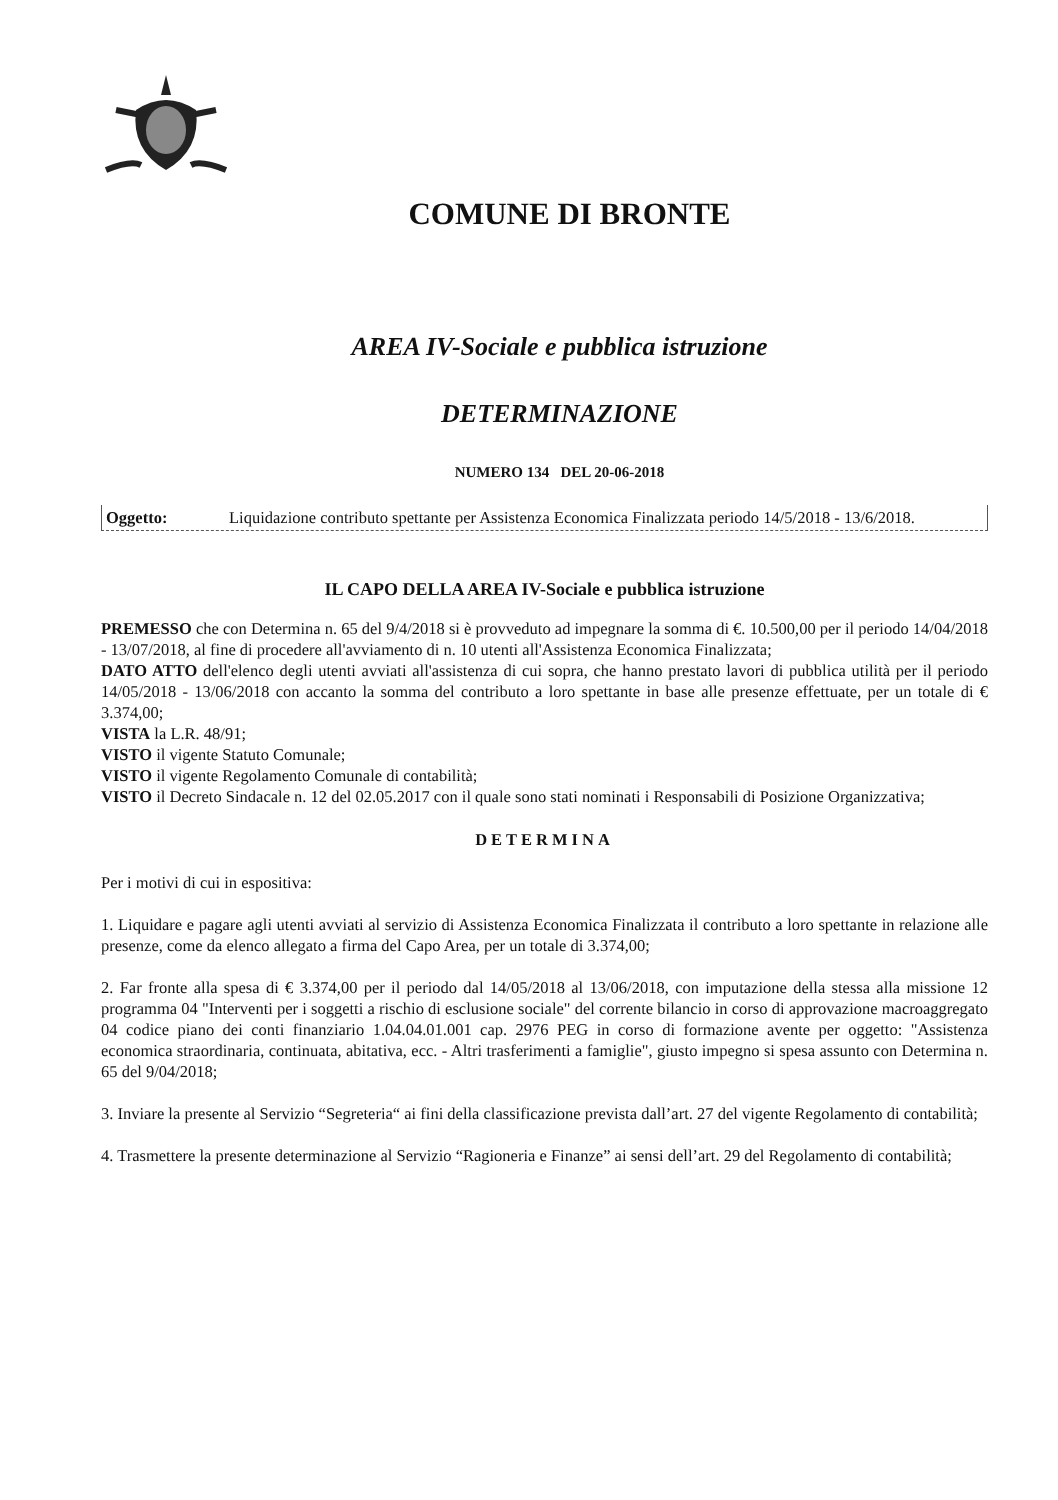COMUNE DI BRONTE
AREA IV-Sociale e pubblica istruzione
DETERMINAZIONE
NUMERO 134 DEL 20-06-2018
Oggetto: Liquidazione contributo spettante per Assistenza Economica Finalizzata periodo 14/5/2018 - 13/6/2018.
IL CAPO DELLA AREA IV-Sociale e pubblica istruzione
PREMESSO che con Determina n. 65 del 9/4/2018 si è provveduto ad impegnare la somma di €. 10.500,00 per il periodo 14/04/2018 - 13/07/2018, al fine di procedere all'avviamento di n. 10 utenti all'Assistenza Economica Finalizzata;
DATO ATTO dell'elenco degli utenti avviati all'assistenza di cui sopra, che hanno prestato lavori di pubblica utilità per il periodo 14/05/2018 - 13/06/2018 con accanto la somma del contributo a loro spettante in base alle presenze effettuate, per un totale di € 3.374,00;
VISTA la L.R. 48/91;
VISTO il vigente Statuto Comunale;
VISTO il vigente Regolamento Comunale di contabilità;
VISTO il Decreto Sindacale n. 12 del 02.05.2017 con il quale sono stati nominati i Responsabili di Posizione Organizzativa;
DETERMINA
Per i motivi di cui in espositiva:
1. Liquidare e pagare agli utenti avviati al servizio di Assistenza Economica Finalizzata il contributo a loro spettante in relazione alle presenze, come da elenco allegato a firma del Capo Area, per un totale di 3.374,00;
2. Far fronte alla spesa di € 3.374,00 per il periodo dal 14/05/2018 al 13/06/2018, con imputazione della stessa alla missione 12 programma 04 "Interventi per i soggetti a rischio di esclusione sociale" del corrente bilancio in corso di approvazione macroaggregato 04 codice piano dei conti finanziario 1.04.04.01.001 cap. 2976 PEG in corso di formazione avente per oggetto: "Assistenza economica straordinaria, continuata, abitativa, ecc. - Altri trasferimenti a famiglie", giusto impegno si spesa assunto con Determina n. 65 del 9/04/2018;
3. Inviare la presente al Servizio “Segreteria“ ai fini della classificazione prevista dall’art. 27 del vigente Regolamento di contabilità;
4. Trasmettere la presente determinazione al Servizio “Ragioneria e Finanze” ai sensi dell’art. 29 del Regolamento di contabilità;